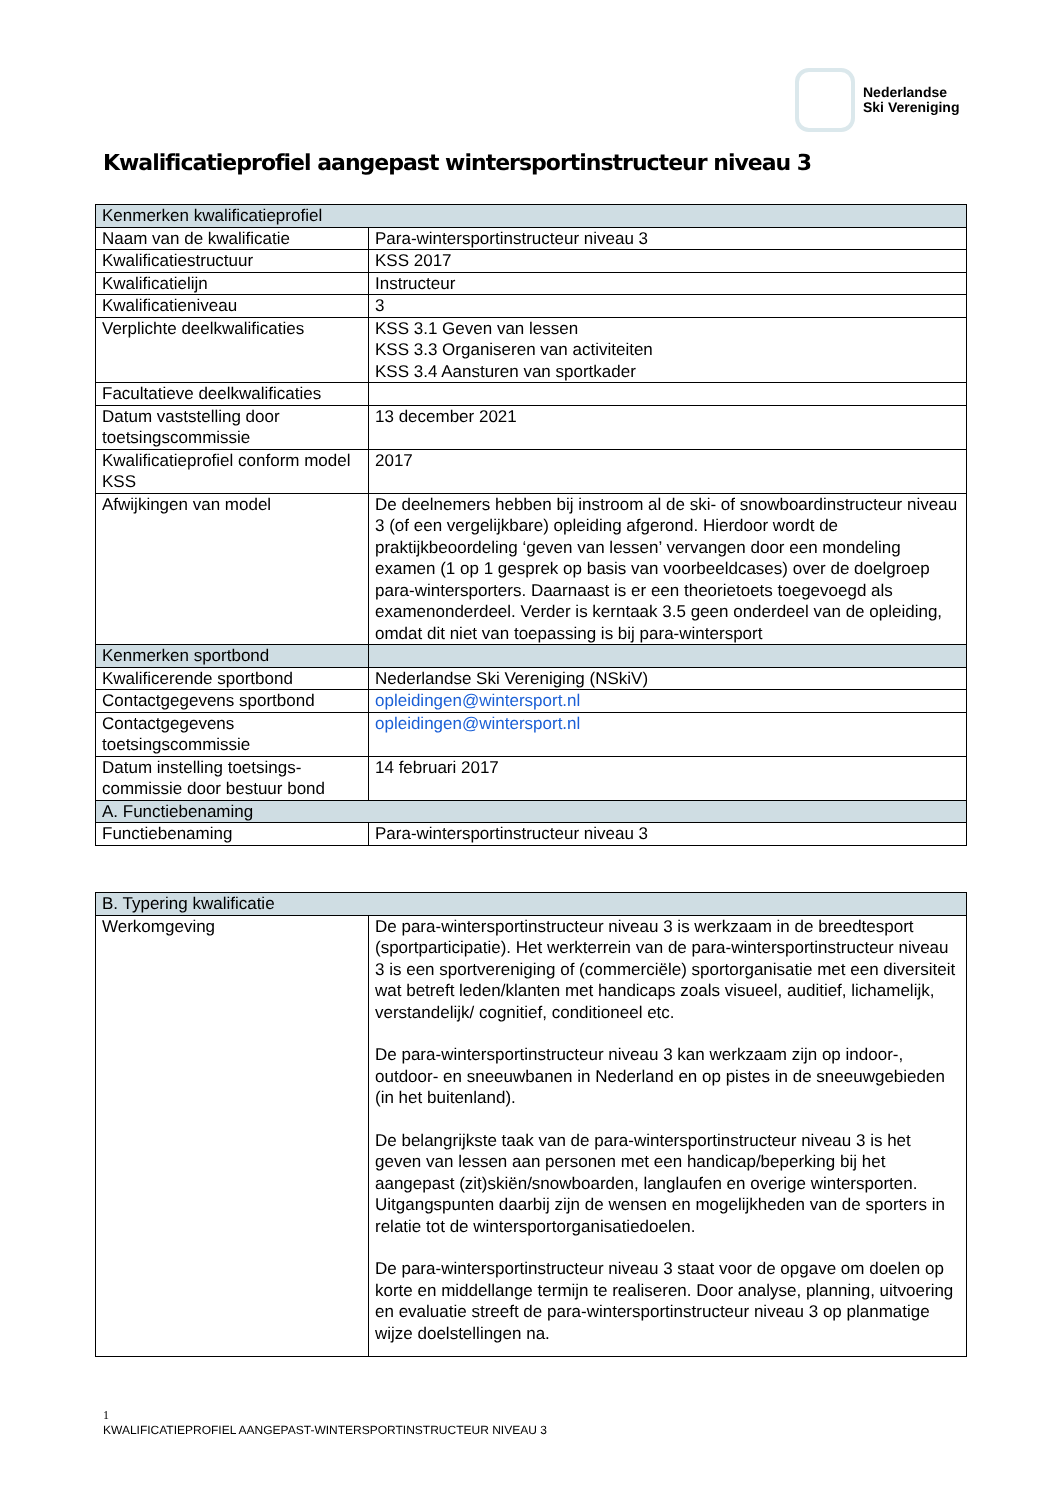Nederlandse
Ski Vereniging
Kwalificatieprofiel aangepast wintersportinstructeur niveau 3
| Kenmerken kwalificatieprofiel | |
| --- | --- |
| Naam van de kwalificatie | Para-wintersportinstructeur niveau 3 |
| Kwalificatiestructuur | KSS 2017 |
| Kwalificatielijn | Instructeur |
| Kwalificatieniveau | 3 |
| Verplichte deelkwalificaties | KSS 3.1 Geven van lessen KSS 3.3 Organiseren van activiteiten KSS 3.4 Aansturen van sportkader |
| Facultatieve deelkwalificaties | |
| Datum vaststelling door toetsingscommissie | 13 december 2021 |
| Kwalificatieprofiel conform model KSS | 2017 |
| Afwijkingen van model | De deelnemers hebben bij instroom al de ski- of snowboardinstructeur niveau 3 (of een vergelijkbare) opleiding afgerond. Hierdoor wordt de praktijkbeoordeling ‘geven van lessen’ vervangen door een mondeling examen (1 op 1 gesprek op basis van voorbeeldcases) over de doelgroep para-wintersporters. Daarnaast is er een theorietoets toegevoegd als examenonderdeel. Verder is kerntaak 3.5 geen onderdeel van de opleiding, omdat dit niet van toepassing is bij para-wintersport |
| Kenmerken sportbond | |
| Kwalificerende sportbond | Nederlandse Ski Vereniging (NSkiV) |
| Contactgegevens sportbond | opleidingen@wintersport.nl |
| Contactgegevens toetsingscommissie | opleidingen@wintersport.nl |
| Datum instelling toetsings-commissie door bestuur bond | 14 februari 2017 |
| A. Functiebenaming | |
| Functiebenaming | Para-wintersportinstructeur niveau 3 |
| B. Typering kwalificatie | |
| --- | --- |
| Werkomgeving | De para-wintersportinstructeur niveau 3 is werkzaam in de breedtesport (sportparticipatie). Het werkterrein van de para-wintersportinstructeur niveau 3 is een sportvereniging of (commerciële) sportorganisatie met een diversiteit wat betreft leden/klanten met handicaps zoals visueel, auditief, lichamelijk, verstandelijk/ cognitief, conditioneel etc. De para-wintersportinstructeur niveau 3 kan werkzaam zijn op indoor-, outdoor- en sneeuwbanen in Nederland en op pistes in de sneeuwgebieden (in het buitenland). De belangrijkste taak van de para-wintersportinstructeur niveau 3 is het geven van lessen aan personen met een handicap/beperking bij het aangepast (zit)skiën/snowboarden, langlaufen en overige wintersporten. Uitgangspunten daarbij zijn de wensen en mogelijkheden van de sporters in relatie tot de wintersportorganisatiedoelen. De para-wintersportinstructeur niveau 3 staat voor de opgave om doelen op korte en middellange termijn te realiseren. Door analyse, planning, uitvoering en evaluatie streeft de para-wintersportinstructeur niveau 3 op planmatige wijze doelstellingen na. |
1
KWALIFICATIEPROFIEL AANGEPAST-WINTERSPORTINSTRUCTEUR NIVEAU 3